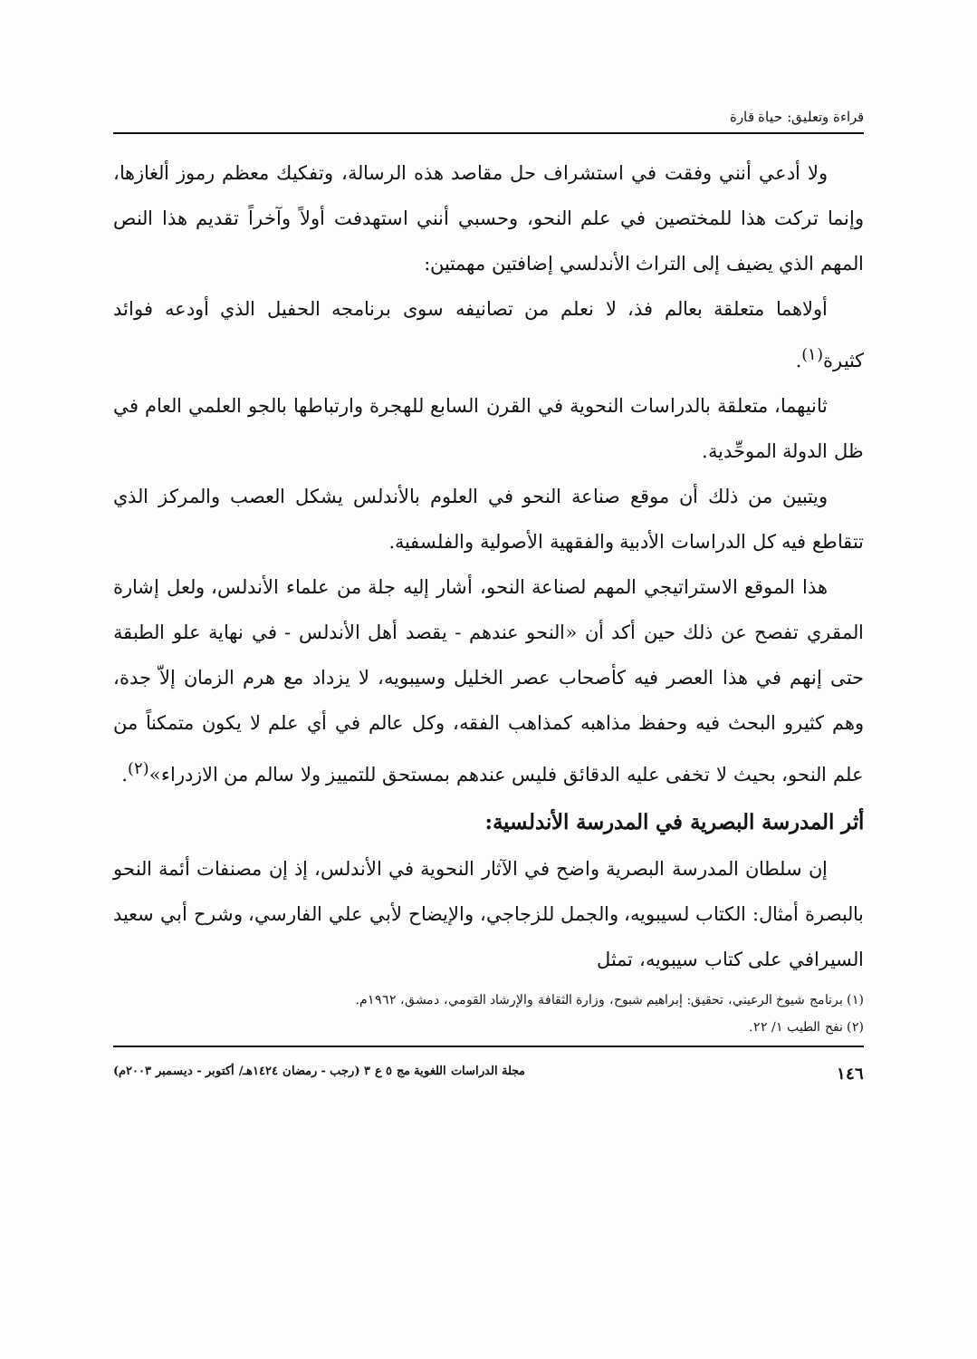قراءة وتعليق: حياة قارة
ولا أدعي أنني وفقت في استشراف حل مقاصد هذه الرسالة، وتفكيك معظم رموز ألغازها، وإنما تركت هذا للمختصين في علم النحو، وحسبي أنني استهدفت أولاً وآخراً تقديم هذا النص المهم الذي يضيف إلى التراث الأندلسي إضافتين مهمتين:
أولاهما متعلقة بعالم فذ، لا نعلم من تصانيفه سوى برنامجه الحفيل الذي أودعه فوائد كثيرة<sup>(١)</sup>.
ثانيهما، متعلقة بالدراسات النحوية في القرن السابع للهجرة وارتباطها بالجو العلمي العام في ظل الدولة الموحِّدية.
ويتبين من ذلك أن موقع صناعة النحو في العلوم بالأندلس يشكل العصب والمركز الذي تتقاطع فيه كل الدراسات الأدبية والفقهية الأصولية والفلسفية.
هذا الموقع الاستراتيجي المهم لصناعة النحو، أشار إليه جلة من علماء الأندلس، ولعل إشارة المقري تفصح عن ذلك حين أكد أن «النحو عندهم - يقصد أهل الأندلس - في نهاية علو الطبقة حتى إنهم في هذا العصر فيه كأصحاب عصر الخليل وسيبويه، لا يزداد مع هرم الزمان إلاّ جدة، وهم كثيرو البحث فيه وحفظ مذاهبه كمذاهب الفقه، وكل عالم في أي علم لا يكون متمكناً من علم النحو، بحيث لا تخفى عليه الدقائق فليس عندهم بمستحق للتمييز ولا سالم من الازدراء»<sup>(٢)</sup>.
أثر المدرسة البصرية في المدرسة الأندلسية:
إن سلطان المدرسة البصرية واضح في الآثار النحوية في الأندلس، إذ إن مصنفات أئمة النحو بالبصرة أمثال: الكتاب لسيبويه، والجمل للزجاجي، والإيضاح لأبي علي الفارسي، وشرح أبي سعيد السيرافي على كتاب سيبويه، تمثل
(١) برنامج شيوخ الرعيني، تحقيق: إبراهيم شبوح، وزارة الثقافة والإرشاد القومي، دمشق، ١٩٦٢م.
(٢) نفح الطيب ١/ ٢٢.
١٤٦ مجلة الدراسات اللغوية مج ٥ ع ٣ (رجب - رمضان ١٤٢٤هـ/ أكتوبر - ديسمبر ٢٠٠٣م)